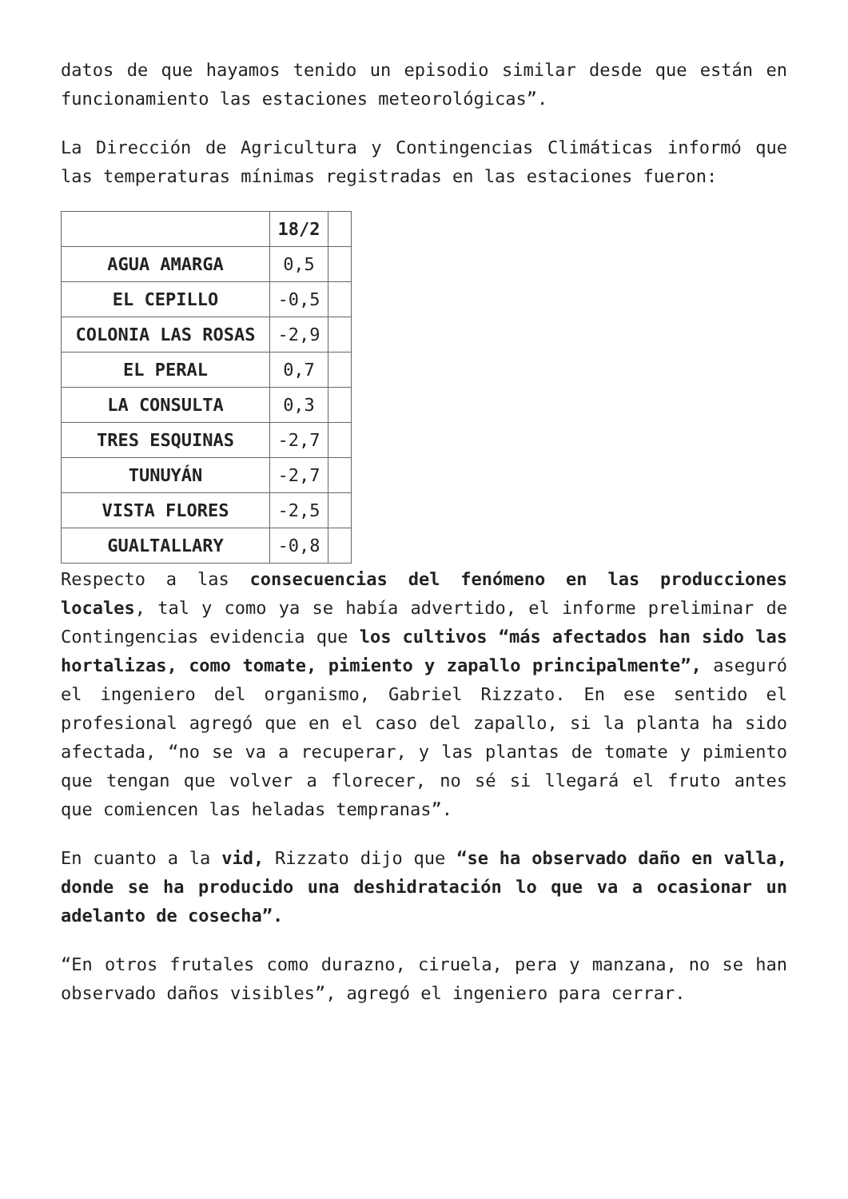datos de que hayamos tenido un episodio similar desde que están en funcionamiento las estaciones meteorológicas”.
La Dirección de Agricultura y Contingencias Climáticas informó que las temperaturas mínimas registradas en las estaciones fueron:
| | 18/2 | |
| --- | --- | --- |
| AGUA AMARGA | 0,5 | |
| EL CEPILLO | -0,5 | |
| COLONIA LAS ROSAS | -2,9 | |
| EL PERAL | 0,7 | |
| LA CONSULTA | 0,3 | |
| TRES ESQUINAS | -2,7 | |
| TUNUYÁN | -2,7 | |
| VISTA FLORES | -2,5 | |
| GUALTALLARY | -0,8 | |
Respecto a las consecuencias del fenómeno en las producciones locales, tal y como ya se había advertido, el informe preliminar de Contingencias evidencia que los cultivos “más afectados han sido las hortalizas, como tomate, pimiento y zapallo principalmente”, aseguró el ingeniero del organismo, Gabriel Rizzato. En ese sentido el profesional agregó que en el caso del zapallo, si la planta ha sido afectada, “no se va a recuperar, y las plantas de tomate y pimiento que tengan que volver a florecer, no sé si llegará el fruto antes que comiencen las heladas tempranas”.
En cuanto a la vid, Rizzato dijo que “se ha observado daño en valla, donde se ha producido una deshidratación lo que va a ocasionar un adelanto de cosecha”.
“En otros frutales como durazno, ciruela, pera y manzana, no se han observado daños visibles”, agregó el ingeniero para cerrar.